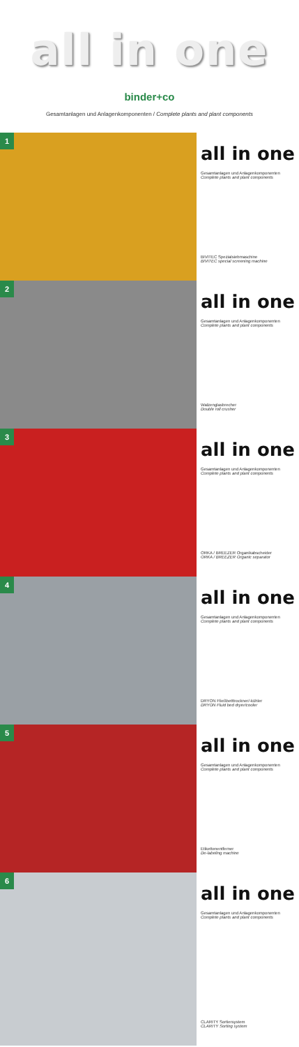all in one
binder+co
Gesamtanlagen und Anlagenkomponenten / Complete plants and plant components
1
all in one
Gesamtanlagen und Anlagenkomponenten
Complete plants and plant components
BIVITEC Spezialsiebmaschine
BIVITEC special screening machine
2
all in one
Gesamtanlagen und Anlagenkomponenten
Complete plants and plant components
Walzenglasbrecher
Double roll crusher
3
all in one
Gesamtanlagen und Anlagenkomponenten
Complete plants and plant components
ORKA / BREEZER Organikabscheider
ORKA / BREEZER Organic separator
4
all in one
Gesamtanlagen und Anlagenkomponenten
Complete plants and plant components
DRYON Fließbetttrockner/-kühler
DRYON Fluid bed dryer/cooler
5
all in one
Gesamtanlagen und Anlagenkomponenten
Complete plants and plant components
Etikettenentferner
De-labeling machine
6
all in one
Gesamtanlagen und Anlagenkomponenten
Complete plants and plant components
CLARITY Sortiersystem
CLARITY Sorting system